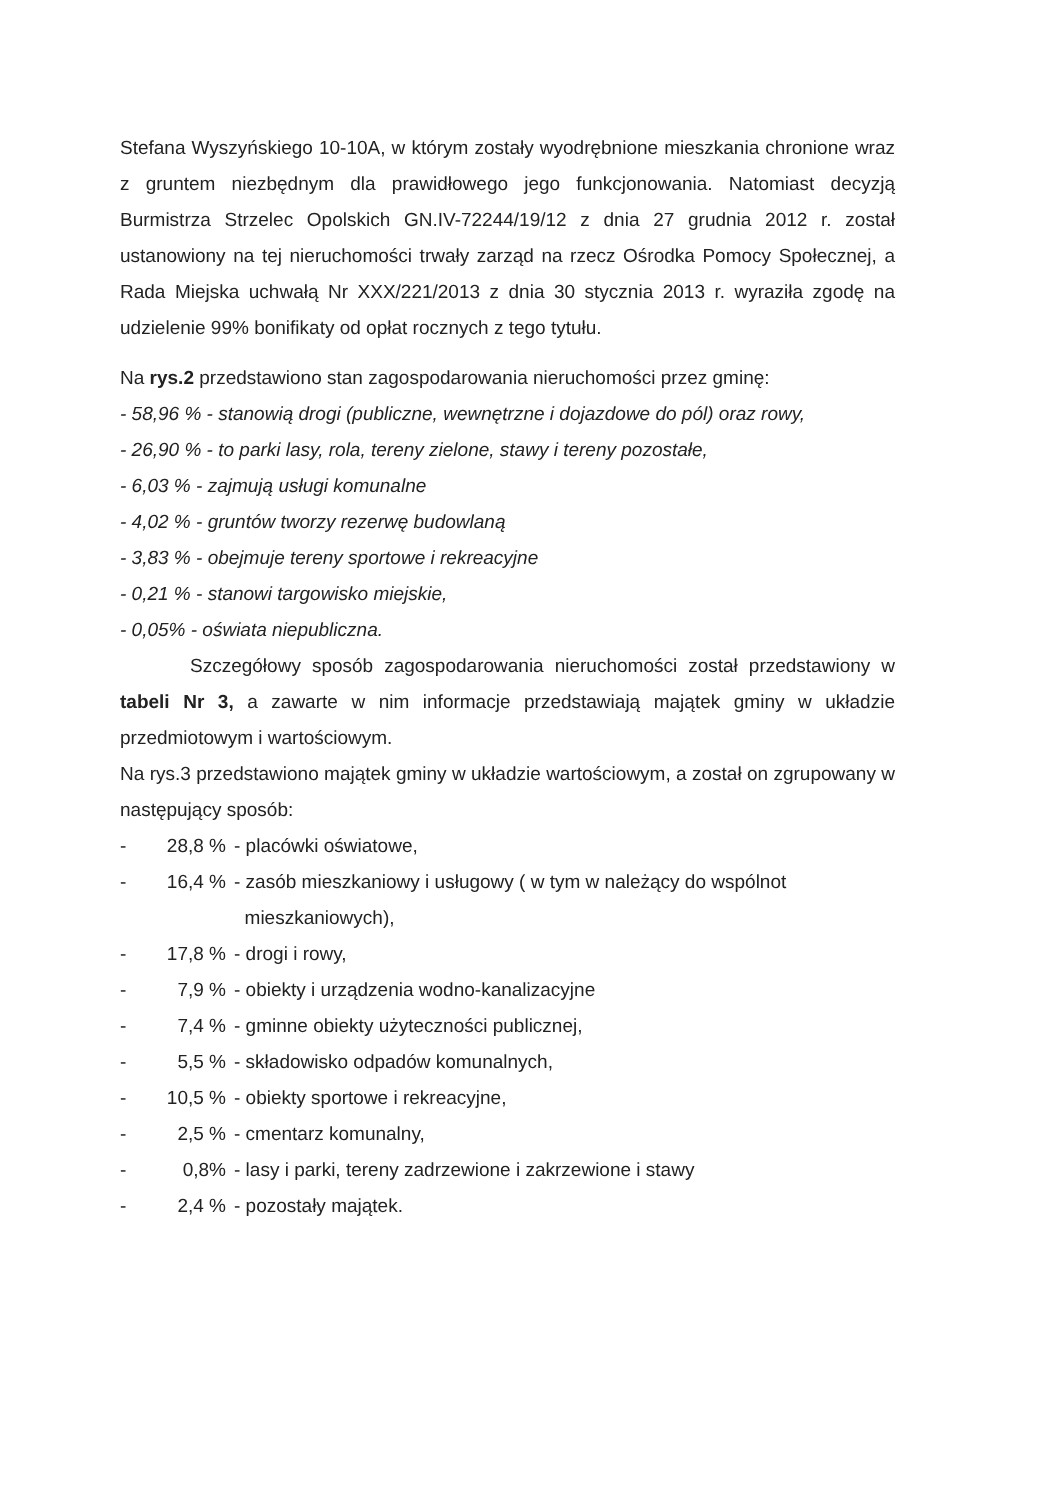Stefana Wyszyńskiego 10-10A, w którym zostały wyodrębnione mieszkania chronione wraz z gruntem niezbędnym dla prawidłowego jego funkcjonowania. Natomiast decyzją Burmistrza Strzelec Opolskich GN.IV-72244/19/12 z dnia 27 grudnia 2012 r. został ustanowiony na tej nieruchomości trwały zarząd na rzecz Ośrodka Pomocy Społecznej, a Rada Miejska uchwałą Nr XXX/221/2013 z dnia 30 stycznia 2013 r. wyraziła zgodę na udzielenie 99% bonifikaty od opłat rocznych z tego tytułu.
Na rys.2 przedstawiono stan zagospodarowania nieruchomości przez gminę:
- 58,96 % - stanowią drogi (publiczne, wewnętrzne i dojazdowe do pól) oraz rowy,
- 26,90 % - to parki lasy, rola, tereny zielone, stawy i tereny pozostałe,
- 6,03 % - zajmują usługi komunalne
- 4,02 % - gruntów tworzy rezerwę budowlaną
- 3,83 % - obejmuje tereny sportowe i rekreacyjne
- 0,21 % - stanowi targowisko miejskie,
- 0,05% - oświata niepubliczna.
Szczegółowy sposób zagospodarowania nieruchomości został przedstawiony w tabeli Nr 3, a zawarte w nim informacje przedstawiają majątek gminy w układzie przedmiotowym i wartościowym.
Na rys.3 przedstawiono majątek gminy w układzie wartościowym, a został on zgrupowany w następujący sposób:
- 28,8 % - placówki oświatowe,
- 16,4 % - zasób mieszkaniowy i usługowy ( w tym w należący do wspólnot
mieszkaniowych),
- 17,8 % - drogi i rowy,
- 7,9 % - obiekty i urządzenia wodno-kanalizacyjne
- 7,4 % - gminne obiekty użyteczności publicznej,
- 5,5 % - składowisko odpadów komunalnych,
- 10,5 % - obiekty sportowe i rekreacyjne,
- 2,5 % - cmentarz komunalny,
- 0,8% - lasy i parki, tereny zadrzewione i zakrzewione i stawy
- 2,4 % - pozostały majątek.